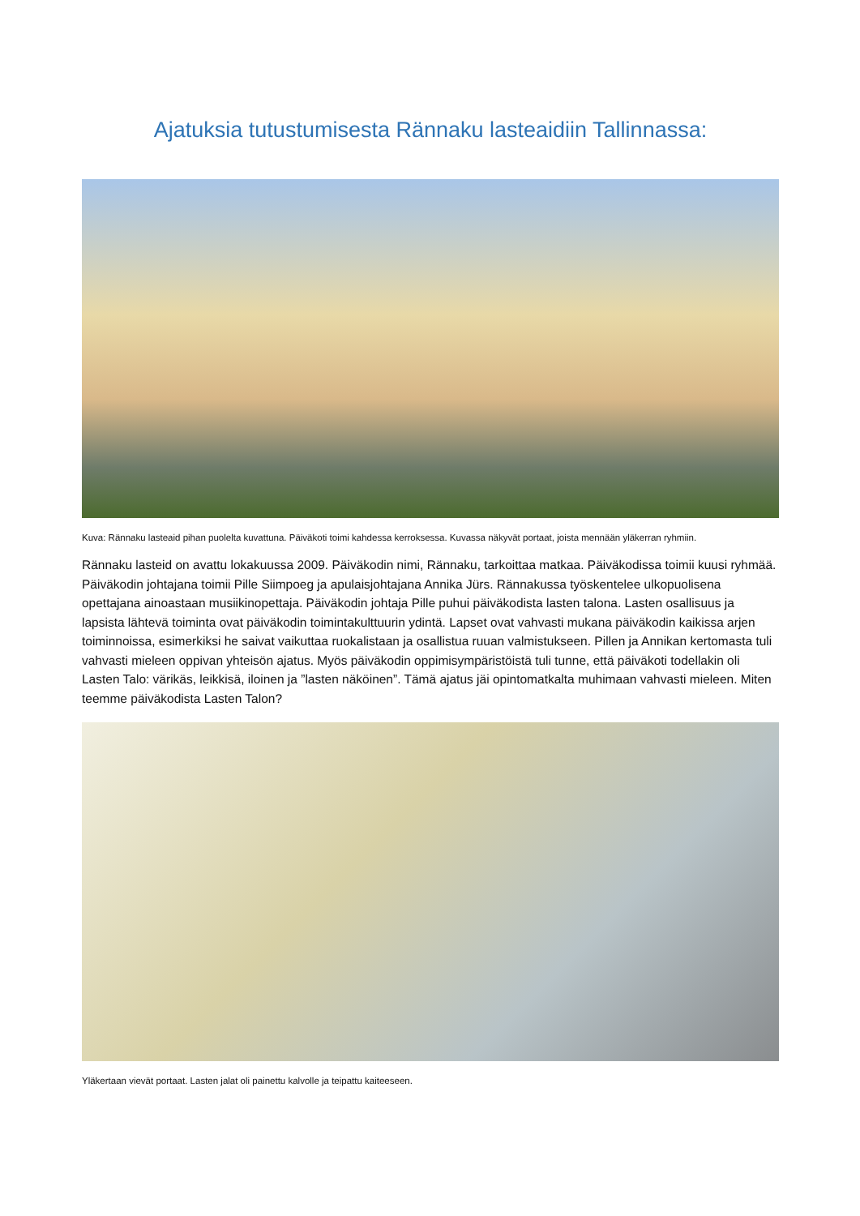Ajatuksia tutustumisesta Rännaku lasteaidiin Tallinnassa:
Kuva: Rännaku lasteaid pihan puolelta kuvattuna. Päiväkoti toimi kahdessa kerroksessa. Kuvassa näkyvät portaat, joista mennään yläkerran ryhmiin.
Rännaku lasteid on avattu lokakuussa 2009. Päiväkodin nimi, Rännaku, tarkoittaa matkaa. Päiväkodissa toimii kuusi ryhmää. Päiväkodin johtajana toimii Pille Siimpoeg ja apulaisjohtajana Annika Jürs. Rännakussa työskentelee ulkopuolisena opettajana ainoastaan musiikinopettaja. Päiväkodin johtaja Pille puhui päiväkodista lasten talona. Lasten osallisuus ja lapsista lähtevä toiminta ovat päiväkodin toimintakulttuurin ydintä. Lapset ovat vahvasti mukana päiväkodin kaikissa arjen toiminnoissa, esimerkiksi he saivat vaikuttaa ruokalistaan ja osallistua ruuan valmistukseen. Pillen ja Annikan kertomasta tuli vahvasti mieleen oppivan yhteisön ajatus. Myös päiväkodin oppimisympäristöistä tuli tunne, että päiväkoti todellakin oli Lasten Talo: värikäs, leikkisä, iloinen ja ”lasten näköinen”. Tämä ajatus jäi opintomatkalta muhimaan vahvasti mieleen. Miten teemme päiväkodista Lasten Talon?
Yläkertaan vievät portaat. Lasten jalat oli painettu kalvolle ja teipattu kaiteeseen.